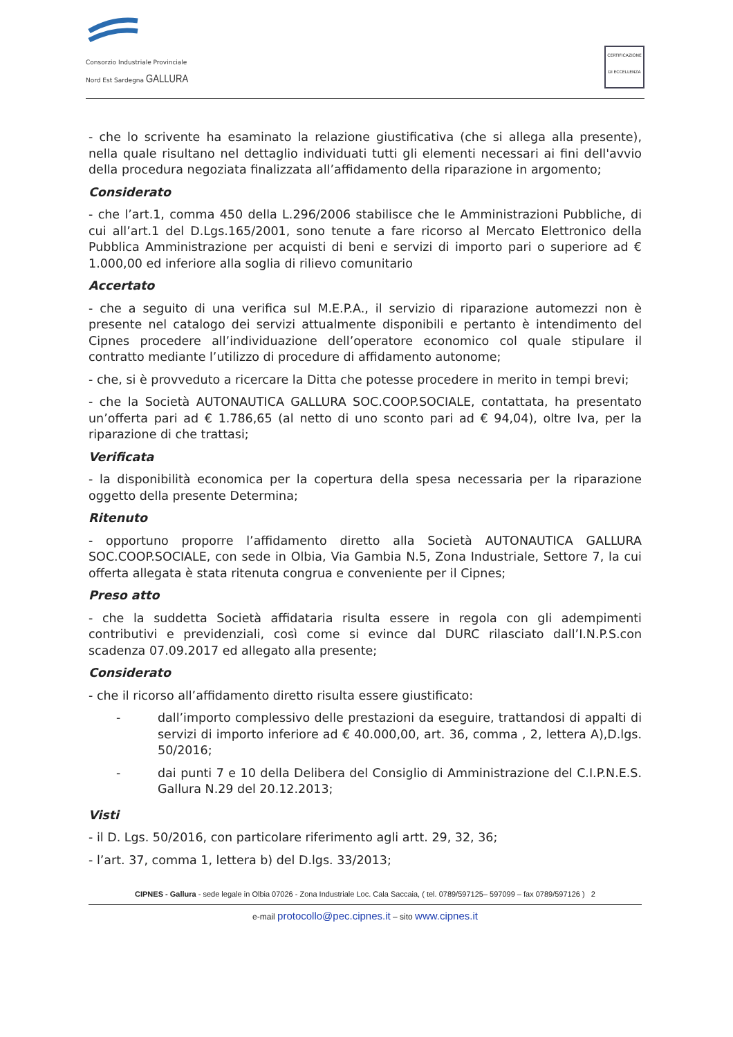Consorzio Industriale Provinciale Nord Est Sardegna GALLURA
CERTIFICAZIONE DI ECCELLENZA
- che lo scrivente ha esaminato la relazione giustificativa (che si allega alla presente), nella quale risultano nel dettaglio individuati tutti gli elementi necessari ai fini dell'avvio della procedura negoziata finalizzata all’affidamento della riparazione in argomento;
Considerato
- che l’art.1, comma 450 della L.296/2006 stabilisce che le Amministrazioni Pubbliche, di cui all’art.1 del D.Lgs.165/2001, sono tenute a fare ricorso al Mercato Elettronico della Pubblica Amministrazione per acquisti di beni e servizi di importo pari o superiore ad € 1.000,00 ed inferiore alla soglia di rilievo comunitario
Accertato
- che a seguito di una verifica sul M.E.P.A., il servizio di riparazione automezzi non è presente nel catalogo dei servizi attualmente disponibili e pertanto è intendimento del Cipnes procedere all’individuazione dell’operatore economico col quale stipulare il contratto mediante l’utilizzo di procedure di affidamento autonome;
- che, si è provveduto a ricercare la Ditta che potesse procedere in merito in tempi brevi;
- che la Società AUTONAUTICA GALLURA SOC.COOP.SOCIALE, contattata, ha presentato un’offerta pari ad € 1.786,65 (al netto di uno sconto pari ad € 94,04), oltre Iva, per la riparazione di che trattasi;
Verificata
- la disponibilità economica per la copertura della spesa necessaria per la riparazione oggetto della presente Determina;
Ritenuto
- opportuno proporre l’affidamento diretto alla Società AUTONAUTICA GALLURA SOC.COOP.SOCIALE, con sede in Olbia, Via Gambia N.5, Zona Industriale, Settore 7, la cui offerta allegata è stata ritenuta congrua e conveniente per il Cipnes;
Preso atto
- che la suddetta Società affidataria risulta essere in regola con gli adempimenti contributivi e previdenziali, così come si evince dal DURC rilasciato dall’I.N.P.S.con scadenza 07.09.2017 ed allegato alla presente;
Considerato
- che il ricorso all’affidamento diretto risulta essere giustificato:
- dall’importo complessivo delle prestazioni da eseguire, trattandosi di appalti di servizi di importo inferiore ad € 40.000,00, art. 36, comma , 2, lettera A),D.lgs. 50/2016;
- dai punti 7 e 10 della Delibera del Consiglio di Amministrazione del C.I.P.N.E.S. Gallura N.29 del 20.12.2013;
Visti
- il D. Lgs. 50/2016, con particolare riferimento agli artt. 29, 32, 36;
- l’art. 37, comma 1, lettera b) del D.lgs. 33/2013;
CIPNES - Gallura - sede legale in Olbia 07026 - Zona Industriale Loc. Cala Saccaia, ( tel. 0789/597125– 597099 – fax 0789/597126 ) 2
e-mail protocollo@pec.cipnes.it – sito www.cipnes.it